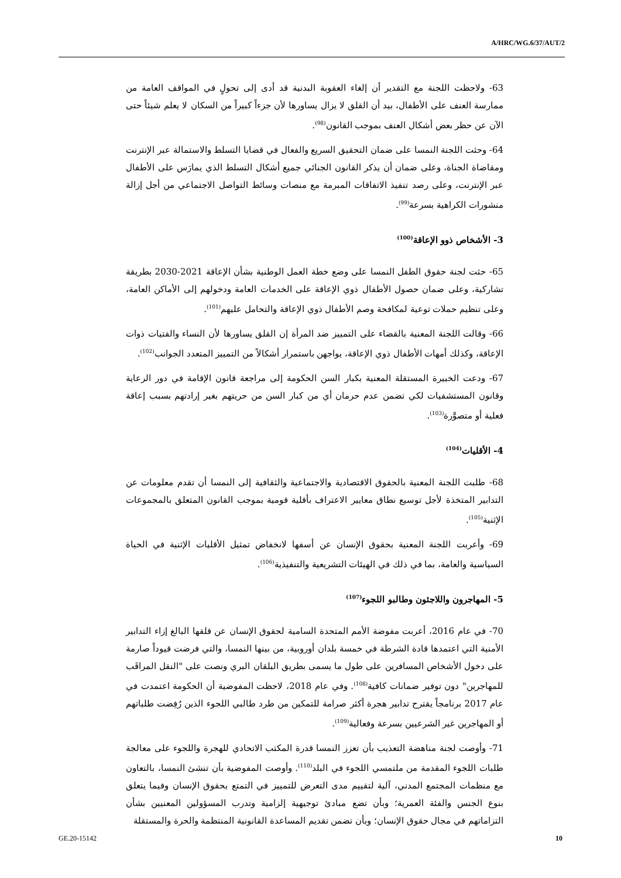A/HRC/WG.6/37/AUT/2
63- ولاحظت اللجنة مع التقدير أن إلغاء العقوبة البدنية قد أدى إلى تحولٍ في المواقف العامة من ممارسة العنف على الأطفال، بيد أن القلق لا يزال يساورها لأن جزءاً كبيراً من السكان لا يعلم شيئاً حتى الآن عن حظر بعض أشكال العنف بموجب القانون<sup>(98)</sup>.
64- وحثت اللجنة النمسا على ضمان التحقيق السريع والفعال في قضايا التسلط والاستمالة عبر الإنترنت ومقاضاة الجناة، وعلى ضمان أن يذكر القانون الجنائي جميع أشكال التسلط الذي يمارَس على الأطفال عبر الإنترنت، وعلى رصد تنفيذ الاتفاقات المبرمة مع منصات وسائط التواصل الاجتماعي من أجل إزالة منشورات الكراهية بسرعة<sup>(99)</sup>.
3- الأشخاص ذوو الإعاقة<sup>(100)</sup>
65- حثت لجنة حقوق الطفل النمسا على وضع خطة العمل الوطنية بشأن الإعاقة 2021-2030 بطريقة تشاركية، وعلى ضمان حصول الأطفال ذوي الإعاقة على الخدمات العامة ودخولهم إلى الأماكن العامة، وعلى تنظيم حملات توعية لمكافحة وصم الأطفال ذوي الإعاقة والتحامل عليهم<sup>(101)</sup>.
66- وقالت اللجنة المعنية بالقضاء على التمييز ضد المرأة إن القلق يساورها لأن النساء والفتيات ذوات الإعاقة، وكذلك أمهات الأطفال ذوي الإعاقة، يواجهن باستمرار أشكالاً من التمييز المتعدد الجوانب<sup>(102)</sup>.
67- ودعت الخبيرة المستقلة المعنية بكبار السن الحكومة إلى مراجعة قانون الإقامة في دور الرعاية وقانون المستشفيات لكي تضمن عدم حرمان أي من كبار السن من حريتهم بغير إرادتهم بسبب إعاقة فعلية أو متصوَّرة<sup>(103)</sup>.
4- الأقليات<sup>(104)</sup>
68- طلبت اللجنة المعنية بالحقوق الاقتصادية والاجتماعية والثقافية إلى النمسا أن تقدم معلومات عن التدابير المتخذة لأجل توسيع نطاق معايير الاعتراف بأقلية قومية بموجب القانون المتعلق بالمجموعات الإثنية<sup>(105)</sup>.
69- وأعربت اللجنة المعنية بحقوق الإنسان عن أسفها لانخفاض تمثيل الأقليات الإثنية في الحياة السياسية والعامة، بما في ذلك في الهيئات التشريعية والتنفيذية<sup>(106)</sup>.
5- المهاجرون واللاجئون وطالبو اللجوء<sup>(107)</sup>
70- في عام 2016، أعربت مفوضة الأمم المتحدة السامية لحقوق الإنسان عن قلقها البالغ إزاء التدابير الأمنية التي اعتمدها قادة الشرطة في خمسة بلدان أوروبية، من بينها النمسا، والتي فرضت قيوداً صارمة على دخول الأشخاص المسافرين على طول ما يسمى بطريق البلقان البري ونصت على "النقل المراقَب للمهاجرين" دون توفير ضمانات كافية<sup>(108)</sup>. وفي عام 2018، لاحظت المفوضية أن الحكومة اعتمدت في عام 2017 برنامجاً يقترح تدابير هجرة أكثر صرامة للتمكين من طرد طالبي اللجوء الذين رُفِضت طلباتهم أو المهاجرين غير الشرعيين بسرعة وفعالية<sup>(109)</sup>.
71- وأوصت لجنة مناهضة التعذيب بأن تعزز النمسا قدرة المكتب الاتحادي للهجرة واللجوء على معالجة طلبات اللجوء المقدمة من ملتمسي اللجوء في البلد<sup>(110)</sup>. وأوصت المفوضية بأن تنشئ النمسا، بالتعاون مع منظمات المجتمع المدني، آلية لتقييم مدى التعرض للتمييز في التمتع بحقوق الإنسان وفيما يتعلق بنوع الجنس والفئة العمرية؛ وبأن تضع مبادئ توجيهية إلزامية وتدرب المسؤولين المعنيين بشأن التزاماتهم في مجال حقوق الإنسان؛ وبأن تضمن تقديم المساعدة القانونية المنتظمة والحرة والمستقلة
GE.20-15142 10